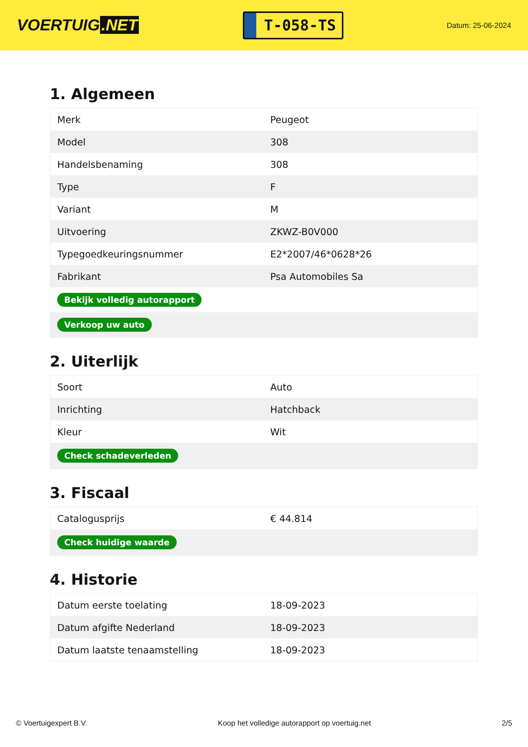VOERTUIG.NET
T-058-TS
Datum: 25-06-2024
1. Algemeen
| Merk | Peugeot |
| Model | 308 |
| Handelsbenaming | 308 |
| Type | F |
| Variant | M |
| Uitvoering | ZKWZ-B0V000 |
| Typegoedkeuringsnummer | E2*2007/46*0628*26 |
| Fabrikant | Psa Automobiles Sa |
| Bekijk volledig autorapport | |
| Verkoop uw auto | |
2. Uiterlijk
| Soort | Auto |
| Inrichting | Hatchback |
| Kleur | Wit |
| Check schadeverleden | |
3. Fiscaal
| Catalogusprijs | € 44.814 |
| Check huidige waarde | |
4. Historie
| Datum eerste toelating | 18-09-2023 |
| Datum afgifte Nederland | 18-09-2023 |
| Datum laatste tenaamstelling | 18-09-2023 |
© Voertuigexpert B.V. Koop het volledige autorapport op voertuig.net 2/5